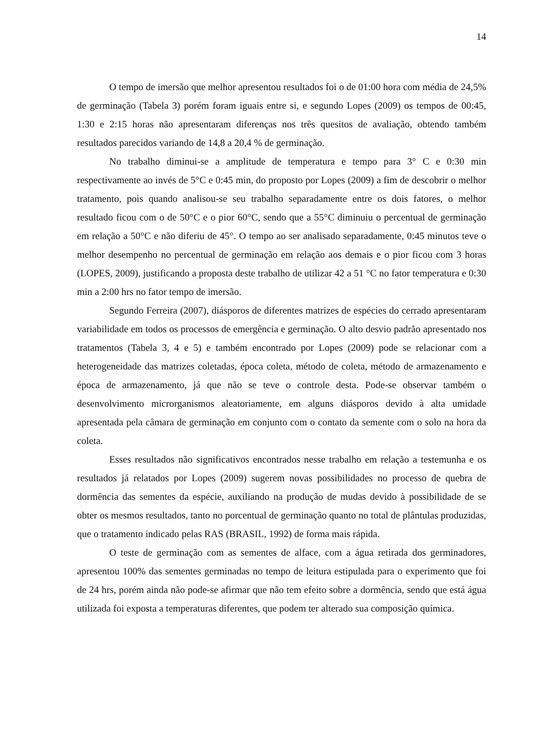14
O tempo de imersão que melhor apresentou resultados foi o de 01:00 hora com média de 24,5% de germinação (Tabela 3) porém foram iguais entre si, e segundo Lopes (2009) os tempos de 00:45, 1:30 e 2:15 horas não apresentaram diferenças nos três quesitos de avaliação, obtendo também resultados parecidos variando de 14,8 a 20,4 % de germinação.
No trabalho diminui-se a amplitude de temperatura e tempo para 3° C e 0:30 min respectivamente ao invés de 5°C e 0:45 min, do proposto por Lopes (2009) a fim de descobrir o melhor tratamento, pois quando analisou-se seu trabalho separadamente entre os dois fatores, o melhor resultado ficou com o de 50°C e o pior 60°C, sendo que a 55°C diminuiu o percentual de germinação em relação a 50°C e não diferiu de 45°. O tempo ao ser analisado separadamente, 0:45 minutos teve o melhor desempenho no percentual de germinação em relação aos demais e o pior ficou com 3 horas (LOPES, 2009), justificando a proposta deste trabalho de utilizar 42 a 51 °C no fator temperatura e 0:30 min a 2:00 hrs no fator tempo de imersão.
Segundo Ferreira (2007), diásporos de diferentes matrizes de espécies do cerrado apresentaram variabilidade em todos os processos de emergência e germinação. O alto desvio padrão apresentado nos tratamentos (Tabela 3, 4 e 5) e também encontrado por Lopes (2009) pode se relacionar com a heterogeneidade das matrizes coletadas, época coleta, método de coleta, método de armazenamento e época de armazenamento, já que não se teve o controle desta. Pode-se observar também o desenvolvimento microrganismos aleatoriamente, em alguns diásporos devido à alta umidade apresentada pela câmara de germinação em conjunto com o contato da semente com o solo na hora da coleta.
Esses resultados não significativos encontrados nesse trabalho em relação a testemunha e os resultados já relatados por Lopes (2009) sugerem novas possibilidades no processo de quebra de dormência das sementes da espécie, auxiliando na produção de mudas devido à possibilidade de se obter os mesmos resultados, tanto no porcentual de germinação quanto no total de plântulas produzidas, que o tratamento indicado pelas RAS (BRASIL, 1992) de forma mais rápida.
O teste de germinação com as sementes de alface, com a água retirada dos germinadores, apresentou 100% das sementes germinadas no tempo de leitura estipulada para o experimento que foi de 24 hrs, porém ainda não pode-se afirmar que não tem efeito sobre a dormência, sendo que está água utilizada foi exposta a temperaturas diferentes, que podem ter alterado sua composição química.